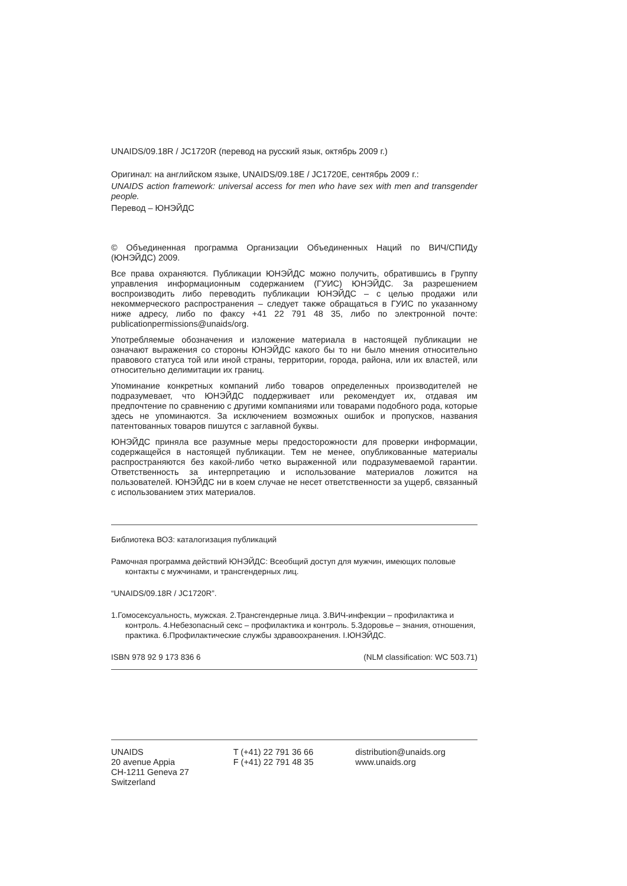UNAIDS/09.18R / JC1720R (перевод на русский язык, октябрь 2009 г.)
Оригинал: на английском языке, UNAIDS/09.18E / JC1720E, сентябрь 2009 г.:
UNAIDS action framework: universal access for men who have sex with men and transgender people.
Перевод – ЮНЭЙДС
© Объединенная программа Организации Объединенных Наций по ВИЧ/СПИДу (ЮНЭЙДС) 2009.
Все права охраняются. Публикации ЮНЭЙДС можно получить, обратившись в Группу управления информационным содержанием (ГУИС) ЮНЭЙДС. За разрешением воспроизводить либо переводить публикации ЮНЭЙДС – с целью продажи или некоммерческого распространения – следует также обращаться в ГУИС по указанному ниже адресу, либо по факсу +41 22 791 48 35, либо по электронной почте: publicationpermissions@unaids/org.
Употребляемые обозначения и изложение материала в настоящей публикации не означают выражения со стороны ЮНЭЙДС какого бы то ни было мнения относительно правового статуса той или иной страны, территории, города, района, или их властей, или относительно делимитации их границ.
Упоминание конкретных компаний либо товаров определенных производителей не подразумевает, что ЮНЭЙДС поддерживает или рекомендует их, отдавая им предпочтение по сравнению с другими компаниями или товарами подобного рода, которые здесь не упоминаются. За исключением возможных ошибок и пропусков, названия патентованных товаров пишутся с заглавной буквы.
ЮНЭЙДС приняла все разумные меры предосторожности для проверки информации, содержащейся в настоящей публикации. Тем не менее, опубликованные материалы распространяются без какой-либо четко выраженной или подразумеваемой гарантии. Ответственность за интерпретацию и использование материалов ложится на пользователей. ЮНЭЙДС ни в коем случае не несет ответственности за ущерб, связанный с использованием этих материалов.
Библиотека ВОЗ: каталогизация публикаций
Рамочная программа действий ЮНЭЙДС: Всеобщий доступ для мужчин, имеющих половые контакты с мужчинами, и трансгендерных лиц.
“UNAIDS/09.18R / JC1720R”.
1.Гомосексуальность, мужская. 2.Трансгендерные лица. 3.ВИЧ-инфекции – профилактика и контроль. 4.Небезопасный секс – профилактика и контроль. 5.Здоровье – знания, отношения, практика. 6.Профилактические службы здравоохранения. I.ЮНЭЙДС.
ISBN 978 92 9 173 836 6 (NLM classification: WC 503.71)
UNAIDS
20 avenue Appia
CH-1211 Geneva 27
Switzerland
T (+41) 22 791 36 66
F (+41) 22 791 48 35
distribution@unaids.org
www.unaids.org